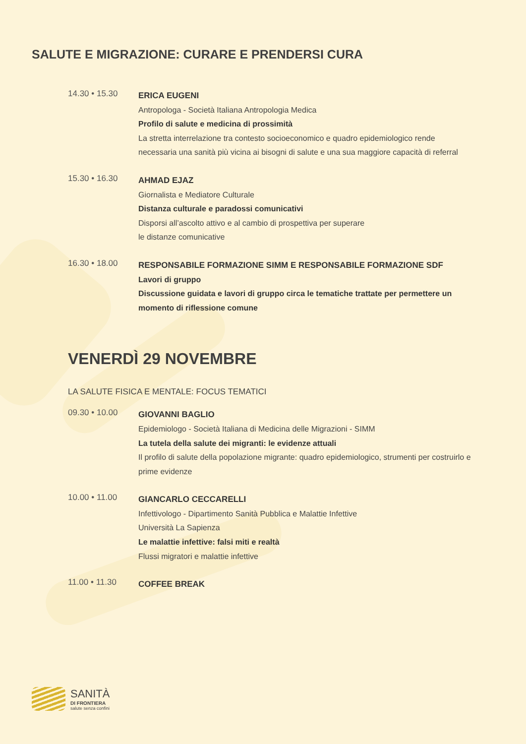SALUTE E MIGRAZIONE: CURARE E PRENDERSI CURA
14.30 • 15.30
ERICA EUGENI
Antropologa - Società Italiana Antropologia Medica
Profilo di salute e medicina di prossimità
La stretta interrelazione tra contesto socioeconomico e quadro epidemiologico rende necessaria una sanità più vicina ai bisogni di salute e una sua maggiore capacità di referral
15.30 • 16.30
AHMAD EJAZ
Giornalista e Mediatore Culturale
Distanza culturale e paradossi comunicativi
Disporsi all’ascolto attivo e al cambio di prospettiva per superare
le distanze comunicative
16.30 • 18.00
RESPONSABILE FORMAZIONE SIMM E RESPONSABILE FORMAZIONE SDF
Lavori di gruppo
Discussione guidata e lavori di gruppo circa le tematiche trattate per permettere un momento di riflessione comune
VENERDÌ 29 NOVEMBRE
LA SALUTE FISICA E MENTALE: FOCUS TEMATICI
09.30 • 10.00
GIOVANNI BAGLIO
Epidemiologo - Società Italiana di Medicina delle Migrazioni - SIMM
La tutela della salute dei migranti: le evidenze attuali
Il profilo di salute della popolazione migrante: quadro epidemiologico, strumenti per costruirlo e prime evidenze
10.00 • 11.00
GIANCARLO CECCARELLI
Infettivologo - Dipartimento Sanità Pubblica e Malattie Infettive
Università La Sapienza
Le malattie infettive: falsi miti e realtà
Flussi migratori e malattie infettive
11.00 • 11.30
COFFEE BREAK
SANITÀ
DI FRONTIERA
salute senza confini